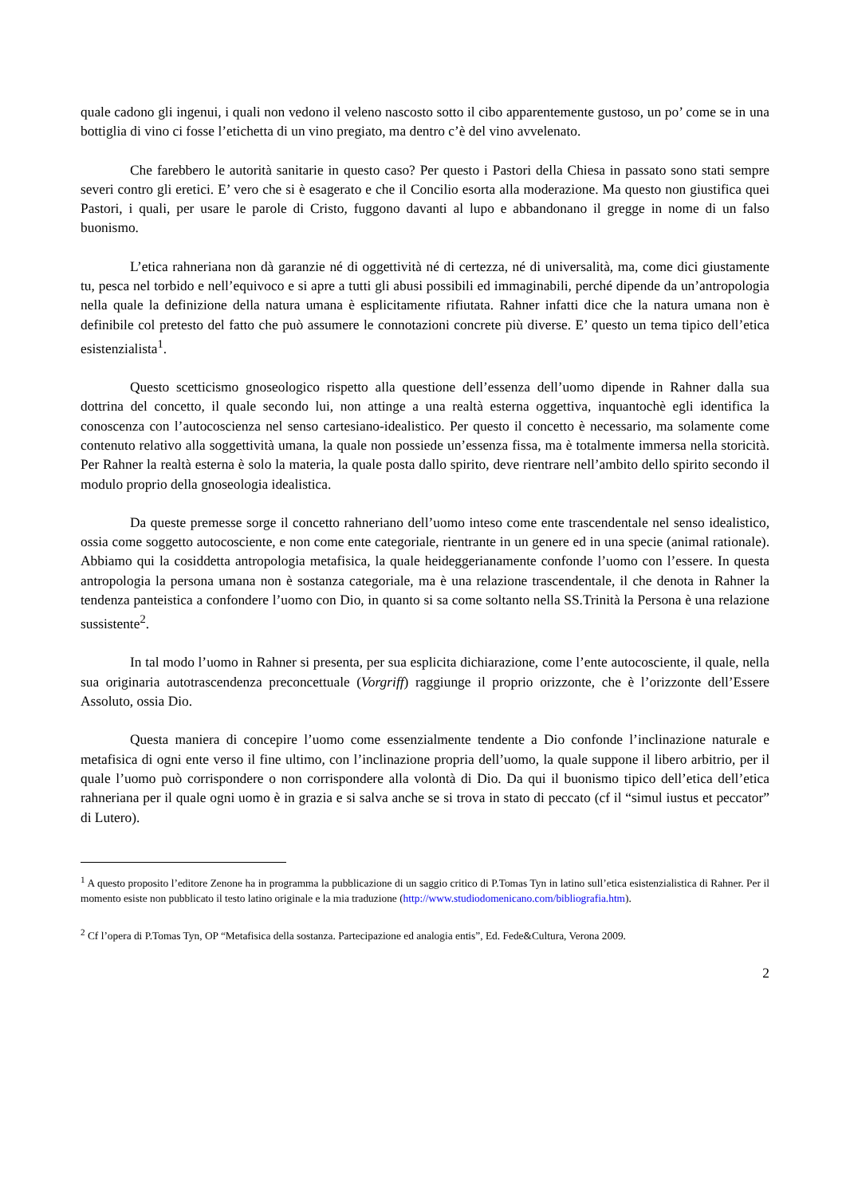quale cadono gli ingenui, i quali non vedono il veleno nascosto sotto il cibo apparentemente gustoso, un po’ come se in una bottiglia di vino ci fosse l’etichetta di un vino pregiato, ma dentro c’è del vino avvelenato.
Che farebbero le autorità sanitarie in questo caso? Per questo i Pastori della Chiesa in passato sono stati sempre severi contro gli eretici. E’ vero che si è esagerato e che il Concilio esorta alla moderazione. Ma questo non giustifica quei Pastori, i quali, per usare le parole di Cristo, fuggono davanti al lupo e abbandonano il gregge in nome di un falso buonismo.
L’etica rahneriana non dà garanzie né di oggettività né di certezza, né di universalità, ma, come dici giustamente tu, pesca nel torbido e nell’equivoco e si apre a tutti gli abusi possibili ed immaginabili, perché dipende da un’antropologia nella quale la definizione della natura umana è esplicitamente rifiutata. Rahner infatti dice che la natura umana non è definibile col pretesto del fatto che può assumere le connotazioni concrete più diverse. E’ questo un tema tipico dell’etica esistenzialista<sup>1</sup>.
Questo scetticismo gnoseologico rispetto alla questione dell’essenza dell’uomo dipende in Rahner dalla sua dottrina del concetto, il quale secondo lui, non attinge a una realtà esterna oggettiva, inquantochè egli identifica la conoscenza con l’autocoscienza nel senso cartesiano-idealistico. Per questo il concetto è necessario, ma solamente come contenuto relativo alla soggettività umana, la quale non possiede un’essenza fissa, ma è totalmente immersa nella storicità. Per Rahner la realtà esterna è solo la materia, la quale posta dallo spirito, deve rientrare nell’ambito dello spirito secondo il modulo proprio della gnoseologia idealistica.
Da queste premesse sorge il concetto rahneriano dell’uomo inteso come ente trascendentale nel senso idealistico, ossia come soggetto autocosciente, e non come ente categoriale, rientrante in un genere ed in una specie (animal rationale). Abbiamo qui la cosiddetta antropologia metafisica, la quale heideggerianamente confonde l’uomo con l’essere. In questa antropologia la persona umana non è sostanza categoriale, ma è una relazione trascendentale, il che denota in Rahner la tendenza panteistica a confondere l’uomo con Dio, in quanto si sa come soltanto nella SS.Trinità la Persona è una relazione sussistente<sup>2</sup>.
In tal modo l’uomo in Rahner si presenta, per sua esplicita dichiarazione, come l’ente autocosciente, il quale, nella sua originaria autotrascendenza preconcettuale (Vorgriff) raggiunge il proprio orizzonte, che è l’orizzonte dell’Essere Assoluto, ossia Dio.
Questa maniera di concepire l’uomo come essenzialmente tendente a Dio confonde l’inclinazione naturale e metafisica di ogni ente verso il fine ultimo, con l’inclinazione propria dell’uomo, la quale suppone il libero arbitrio, per il quale l’uomo può corrispondere o non corrispondere alla volontà di Dio. Da qui il buonismo tipico dell’etica dell’etica rahneriana per il quale ogni uomo è in grazia e si salva anche se si trova in stato di peccato (cf il “simul iustus et peccator” di Lutero).
<sup>1</sup> A questo proposito l’editore Zenone ha in programma la pubblicazione di un saggio critico di P.Tomas Tyn in latino sull’etica esistenzialistica di Rahner. Per il momento esiste non pubblicato il testo latino originale e la mia traduzione (http://www.studiodomenicano.com/bibliografia.htm).
<sup>2</sup> Cf l’opera di P.Tomas Tyn, OP “Metafisica della sostanza. Partecipazione ed analogia entis”, Ed. Fede&Cultura, Verona 2009.
2